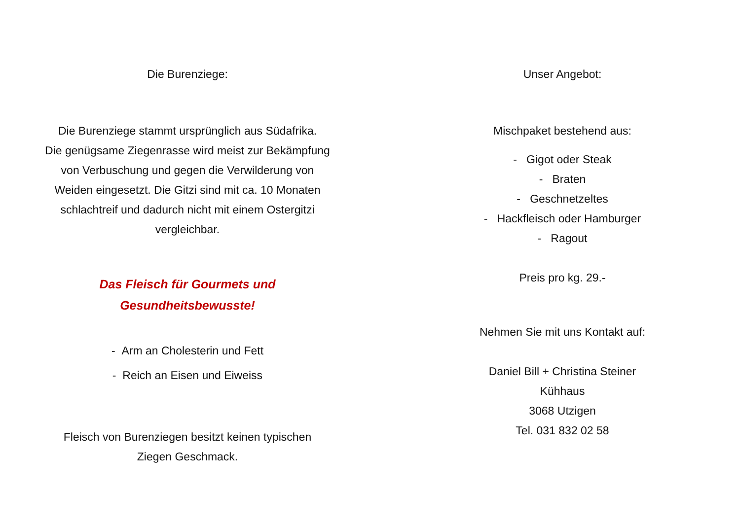Die Burenziege:
Die Burenziege stammt ursprünglich aus Südafrika.
Die genügsame Ziegenrasse wird meist zur Bekämpfung
von Verbuschung und gegen die Verwilderung von
Weiden eingesetzt. Die Gitzi sind mit ca. 10 Monaten
schlachtreif und dadurch nicht mit einem Ostergitzi
vergleichbar.
Das Fleisch für Gourmets und
Gesundheitsbewusste!
- Arm an Cholesterin und Fett
- Reich an Eisen und Eiweiss
Fleisch von Burenziegen besitzt keinen typischen
Ziegen Geschmack.
Unser Angebot:
Mischpaket bestehend aus:
- Gigot oder Steak
- Braten
- Geschnetzeltes
- Hackfleisch oder Hamburger
- Ragout
Preis pro kg. 29.-
Nehmen Sie mit uns Kontakt auf:
Daniel Bill + Christina Steiner
Kühhaus
3068 Utzigen
Tel. 031 832 02 58